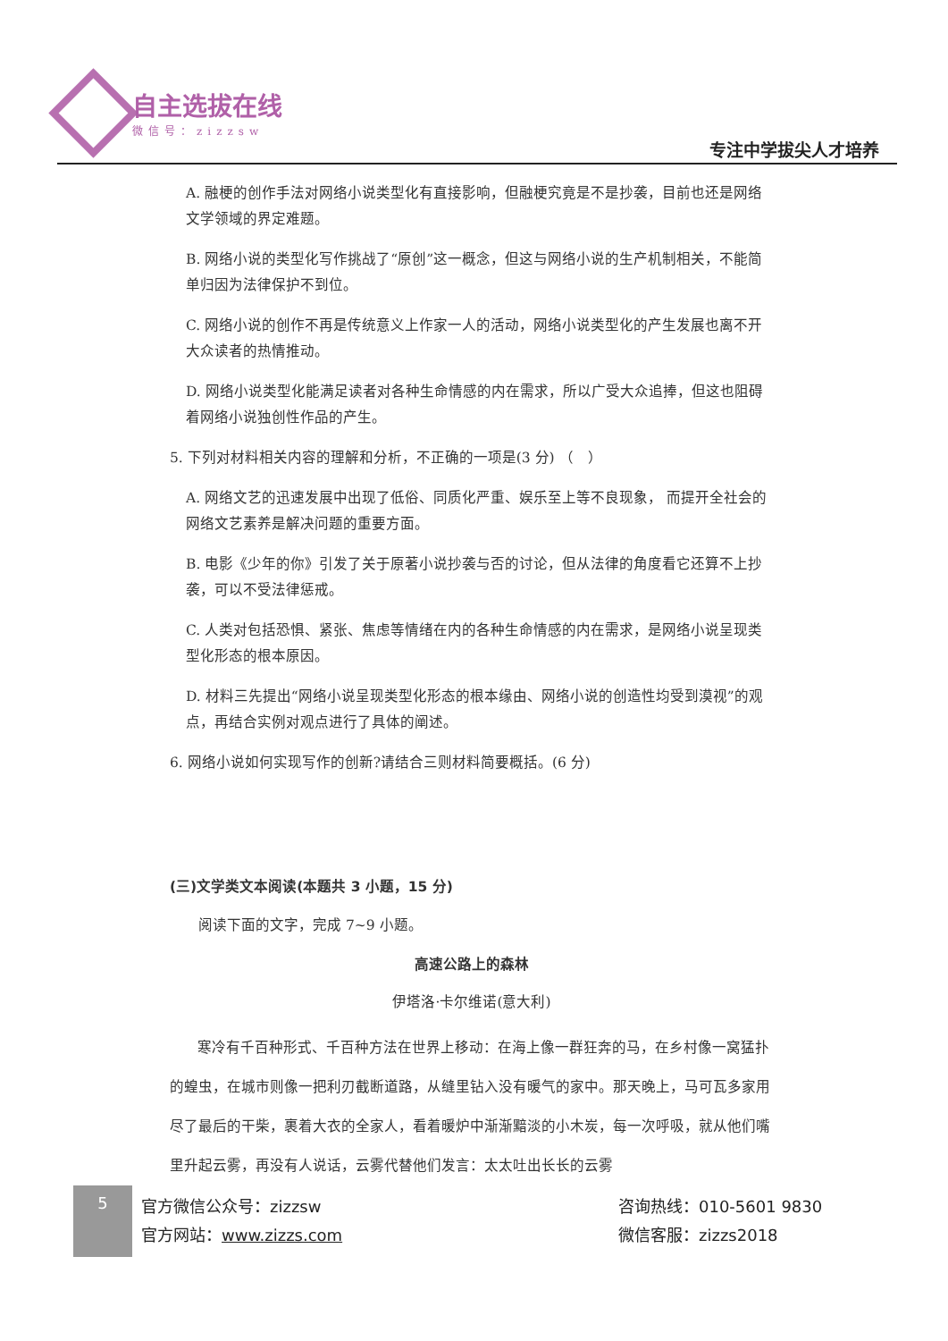自主选拔在线
微信号：zizzsw
专注中学拔尖人才培养
A. 融梗的创作手法对网络小说类型化有直接影响，但融梗究竟是不是抄袭，目前也还是网络文学领域的界定难题。
B. 网络小说的类型化写作挑战了“原创”这一概念，但这与网络小说的生产机制相关，不能简单归因为法律保护不到位。
C. 网络小说的创作不再是传统意义上作家一人的活动，网络小说类型化的产生发展也离不开大众读者的热情推动。
D. 网络小说类型化能满足读者对各种生命情感的内在需求，所以广受大众追捧，但这也阻碍着网络小说独创性作品的产生。
5. 下列对材料相关内容的理解和分析，不正确的一项是(3 分) （　）
A. 网络文艺的迅速发展中出现了低俗、同质化严重、娱乐至上等不良现象， 而提开全社会的网络文艺素养是解决问题的重要方面。
B. 电影《少年的你》引发了关于原著小说抄袭与否的讨论，但从法律的角度看它还算不上抄袭，可以不受法律惩戒。
C. 人类对包括恐惧、紧张、焦虑等情绪在内的各种生命情感的内在需求，是网络小说呈现类型化形态的根本原因。
D. 材料三先提出“网络小说呈现类型化形态的根本缘由、网络小说的创造性均受到漠视”的观点，再结合实例对观点进行了具体的阐述。
6. 网络小说如何实现写作的创新?请结合三则材料简要概括。(6 分)
(三)文学类文本阅读(本题共 3 小题，15 分)
阅读下面的文字，完成 7~9 小题。
高速公路上的森林
伊塔洛·卡尔维诺(意大利)
寒冷有千百种形式、千百种方法在世界上移动：在海上像一群狂奔的马，在乡村像一窝猛扑的蝗虫，在城市则像一把利刃截断道路，从缝里钻入没有暖气的家中。那天晚上，马可瓦多家用尽了最后的干柴，裹着大衣的全家人，看着暖炉中渐渐黯淡的小木炭，每一次呼吸，就从他们嘴里升起云雾，再没有人说话，云雾代替他们发言：太太吐出长长的云雾
5
官方微信公众号：zizzsw
官方网站：www.zizzs.com
咨询热线：010-5601 9830
微信客服：zizzs2018